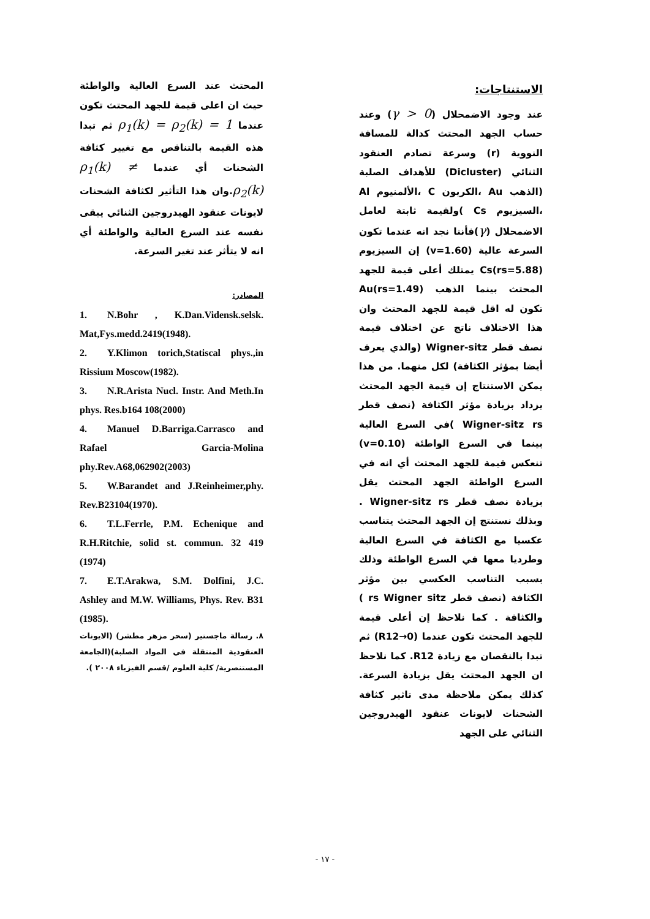الاستنتاجات:
عند وجود الاضمحلال (γ > 0) وعند حساب الجهد المحتث كدالة للمسافة النووية (r) وسرعة تصادم العنقود الثنائي (Dicluster) للأهداف الصلبة (الذهب Au ،الكربون C ،الألمنيوم Al ،السيزيوم Cs )ولقيمة ثابتة لعامل الاضمحلال (γ)فأننا نجد انه عندما تكون السرعة عالية (v=1.60) إن السيزيوم Cs(rs=5.88) يمتلك أعلى قيمة للجهد المحتث بينما الذهب Au(rs=1.49) تكون له اقل قيمة للجهد المحتث وان هذا الاختلاف ناتج عن اختلاف قيمة نصف قطر Wigner-sitz (والذي يعرف أيضا بمؤثر الكثافة) لكل منهما. من هذا يمكن الاستنتاج إن قيمة الجهد المحتث يزداد بزيادة مؤثر الكثافة (نصف قطر Wigner-sitz rs )في السرع العالية بينما في السرع الواطئة (v=0.10) تنعكس قيمة للجهد المحتث أي انه في السرع الواطئة الجهد المحتث يقل بزيادة نصف قطر Wigner-sitz rs . وبذلك نستنتج إن الجهد المحتث يتناسب عكسيا مع الكثافة في السرع العالية وطرديا معها في السرع الواطئة وذلك بسبب التناسب العكسي بين مؤثر الكثافة (نصف قطر rs Wigner sitz ) والكثافة . كما نلاحظ إن أعلى قيمة للجهد المحتث تكون عندما (R12→0) ثم تبدا بالنقصان مع زيادة R12. كما نلاحظ ان الجهد المحتث يقل بزيادة السرعة. كذلك يمكن ملاحظة مدى تاثير كثافة الشحنات لايونات عنقود الهيدروجين الثنائي على الجهد
المحتث عند السرع العالية والواطئة حيث ان اعلى قيمة للجهد المحتث تكون عندما ρ<sub>1</sub>(k) = ρ<sub>2</sub>(k) = 1 ثم تبدا هذه القيمة بالتناقص مع تغيير كثافة الشحنات أي عندما ρ<sub>1</sub>(k) ≠ ρ<sub>2</sub>(k).وان هذا التأثير لكثافة الشحنات لايونات عنقود الهيدروجين الثنائي يبقى نفسه عند السرع العالية والواطئة أي انه لا يتأثر عند تغير السرعة.
المصادر:
1. N.Bohr , K.Dan.Vidensk.selsk. Mat,Fys.medd.2419(1948).
2. Y.Klimon torich,Statiscal phys.,in Rissium Moscow(1982).
3. N.R.Arista Nucl. Instr. And Meth.In phys. Res.b164 108(2000)
4. Manuel D.Barriga.Carrasco and Rafael Garcia-Molina phy.Rev.A68,062902(2003)
5. W.Barandet and J.Reinheimer,phy. Rev.B23104(1970).
6. T.L.Ferrle, P.M. Echenique and R.H.Ritchie, solid st. commun. 32 419 (1974)
7. E.T.Arakwa, S.M. Dolfini, J.C. Ashley and M.W. Williams, Phys. Rev. B31 (1985).
٨. رسالة ماجستير (سحر مزهر مطشر) (الايونات العنقودية المنتقلة في المواد الصلبة)(الجامعة المستنصرية/ كلية العلوم /قسم الفيزياء ٢٠٠٨ ).
- ١٧ -